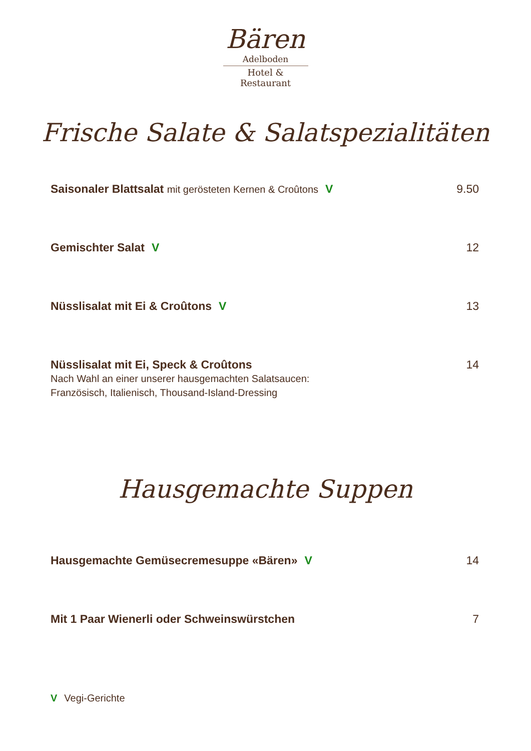Bären
Adelboden
Hotel & Restaurant
Frische Salate & Salatspezialitäten
Saisonaler Blattsalat mit gerösteten Kernen & Croûtons V 9.50
Gemischter Salat V 12
Nüsslisalat mit Ei & Croûtons V 13
Nüsslisalat mit Ei, Speck & Croûtons 14
Nach Wahl an einer unserer hausgemachten Salatsaucen:
Französisch, Italienisch, Thousand-Island-Dressing
Hausgemachte Suppen
Hausgemachte Gemüsecremesuppe «Bären» V 14
Mit 1 Paar Wienerli oder Schweinswürstchen 7
V Vegi-Gerichte